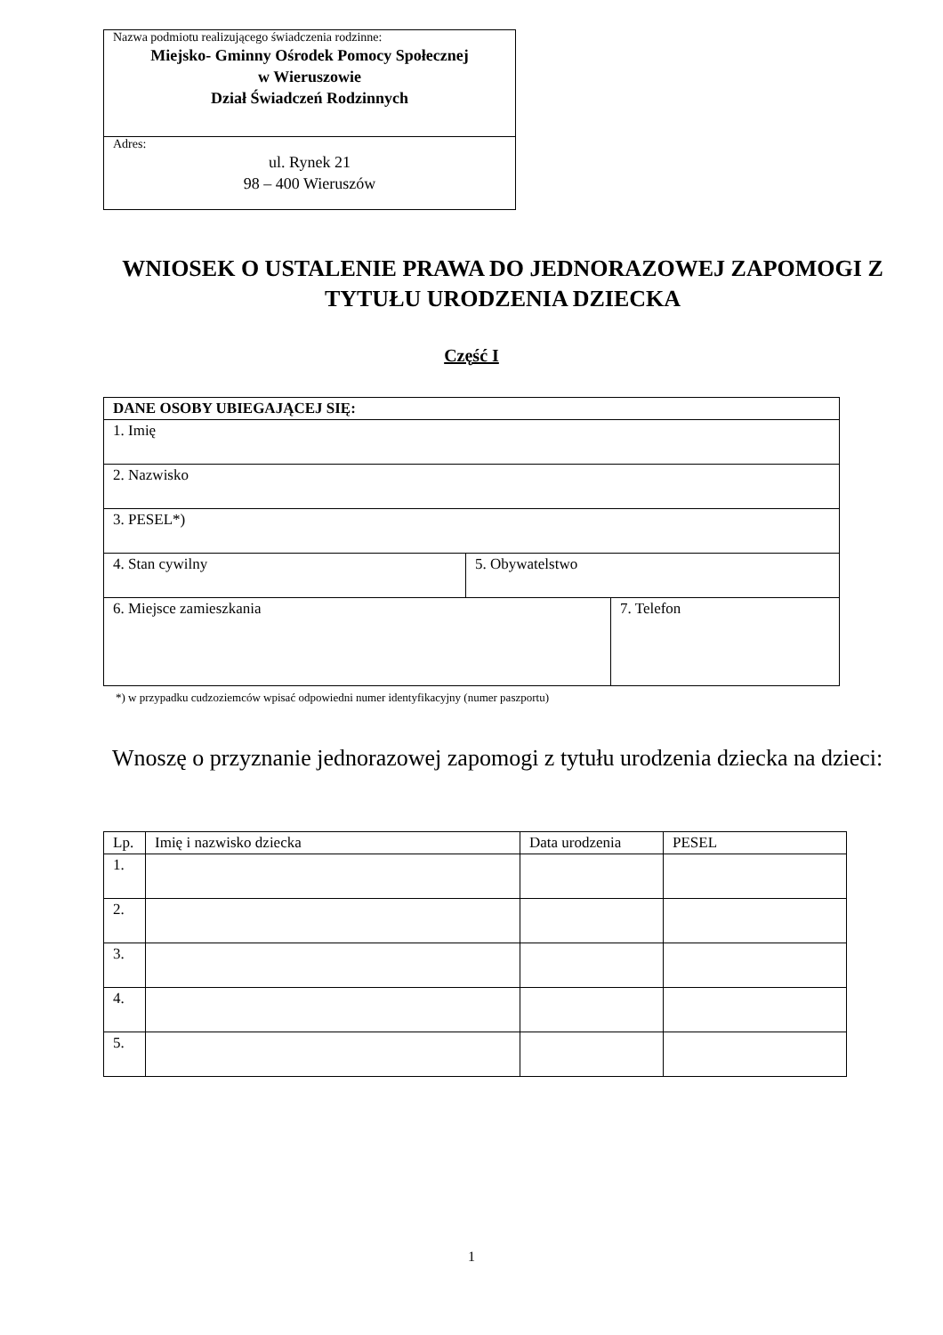Nazwa podmiotu realizującego świadczenia rodzinne:
Miejsko- Gminny Ośrodek Pomocy Społecznej
w Wieruszowie
Dział Świadczeń Rodzinnych
Adres:
ul. Rynek 21
98 – 400 Wieruszów
WNIOSEK O USTALENIE PRAWA DO JEDNORAZOWEJ ZAPOMOGI Z TYTUŁU URODZENIA DZIECKA
Część I
| DANE OSOBY UBIEGAJĄCEJ SIĘ: | | |
| --- | --- | --- |
| 1. Imię | | |
| 2. Nazwisko | | |
| 3. PESEL*) | | |
| 4. Stan cywilny | 5. Obywatelstwo | |
| 6. Miejsce zamieszkania | | 7. Telefon |
*) w przypadku cudzoziemców wpisać odpowiedni numer identyfikacyjny (numer paszportu)
Wnoszę o przyznanie jednorazowej zapomogi z tytułu urodzenia dziecka na dzieci:
| Lp. | Imię i nazwisko dziecka | Data urodzenia | PESEL |
| --- | --- | --- | --- |
| 1. | | | |
| 2. | | | |
| 3. | | | |
| 4. | | | |
| 5. | | | |
1